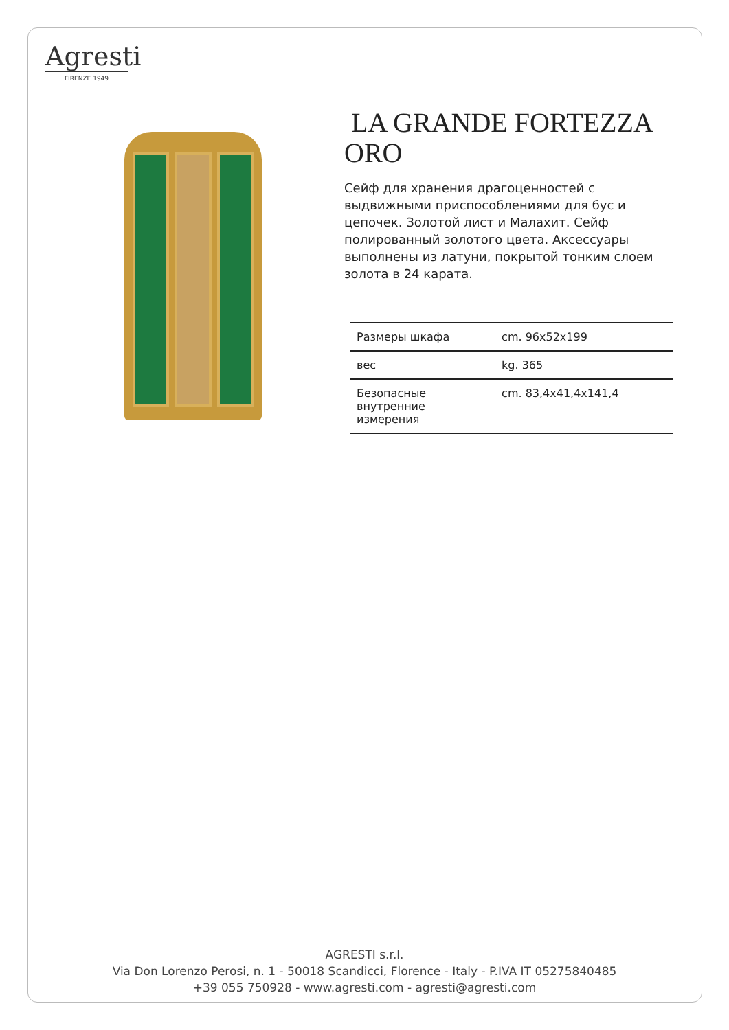Agresti
FIRENZE 1949
LA GRANDE FORTEZZA ORO
Сейф для хранения драгоценностей с выдвижными приспособлениями для бус и цепочек. Золотой лист и Малахит. Сейф полированный золотого цвета. Аксессуары выполнены из латуни, покрытой тонким слоем золота в 24 карата.
| Размеры шкафа | cm. 96x52x199 |
| вес | kg. 365 |
| Безопасные внутренние измерения | cm. 83,4x41,4x141,4 |
AGRESTI s.r.l.
Via Don Lorenzo Perosi, n. 1 - 50018 Scandicci, Florence - Italy - P.IVA IT 05275840485
+39 055 750928 - www.agresti.com - agresti@agresti.com